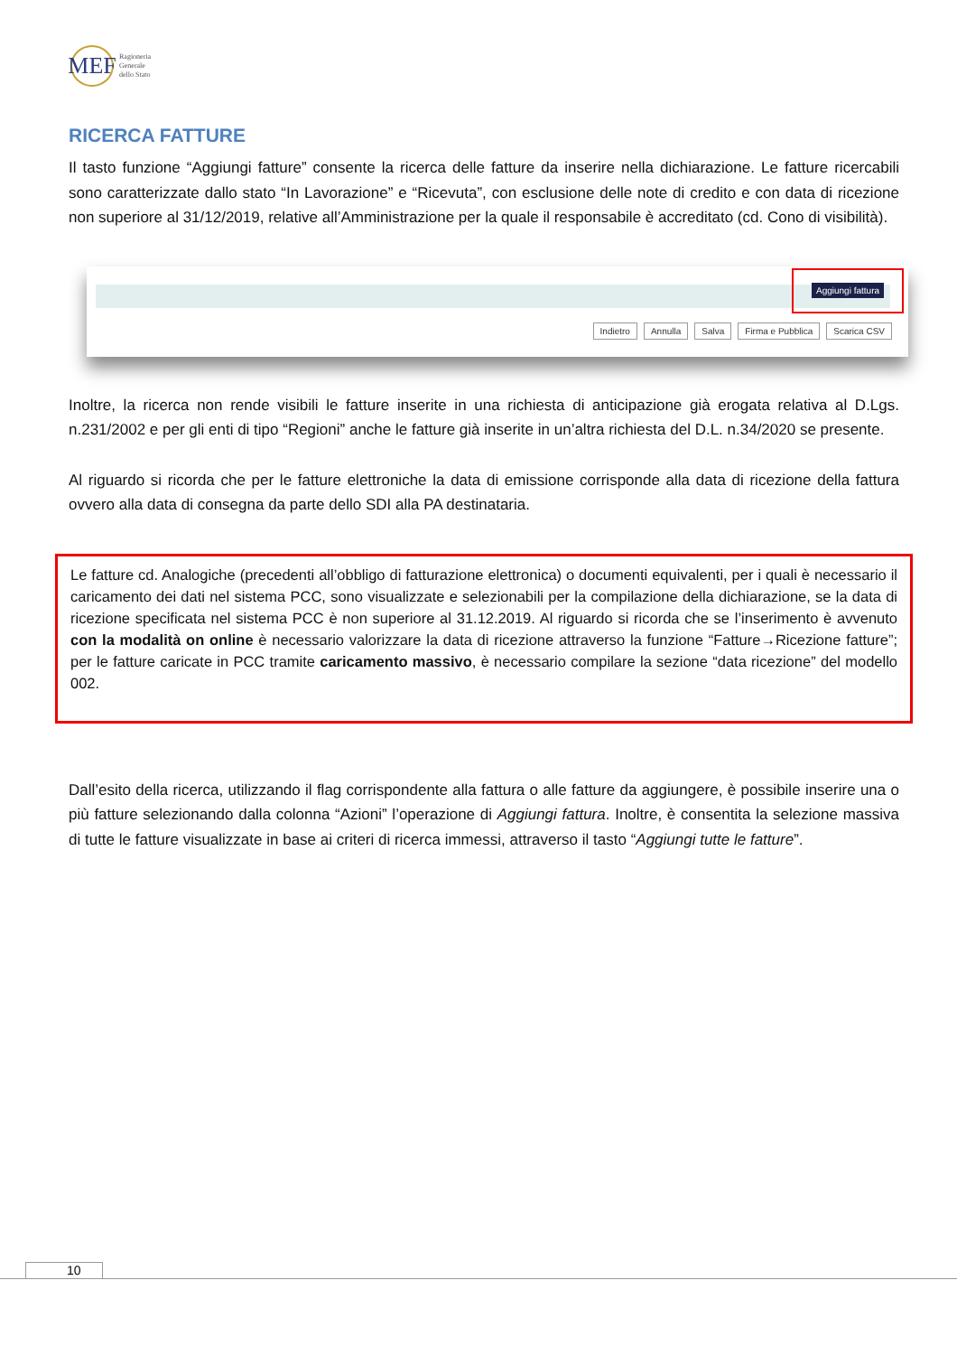MEF
Ragioneria
Generale
dello Stato
RICERCA FATTURE
Il tasto funzione “Aggiungi fatture” consente la ricerca delle fatture da inserire nella dichiarazione. Le fatture ricercabili sono caratterizzate dallo stato “In Lavorazione” e “Ricevuta”, con esclusione delle note di credito e con data di ricezione non superiore al 31/12/2019, relative all’Amministrazione per la quale il responsabile è accreditato (cd. Cono di visibilità).
Aggiungi fattura
Indietro Annulla Salva Firma e Pubblica Scarica CSV
Inoltre, la ricerca non rende visibili le fatture inserite in una richiesta di anticipazione già erogata relativa al D.Lgs. n.231/2002 e per gli enti di tipo “Regioni” anche le fatture già inserite in un’altra richiesta del D.L. n.34/2020 se presente.
Al riguardo si ricorda che per le fatture elettroniche la data di emissione corrisponde alla data di ricezione della fattura ovvero alla data di consegna da parte dello SDI alla PA destinataria.
Le fatture cd. Analogiche (precedenti all’obbligo di fatturazione elettronica) o documenti equivalenti, per i quali è necessario il caricamento dei dati nel sistema PCC, sono visualizzate e selezionabili per la compilazione della dichiarazione, se la data di ricezione specificata nel sistema PCC è non superiore al 31.12.2019. Al riguardo si ricorda che se l’inserimento è avvenuto con la modalità on online è necessario valorizzare la data di ricezione attraverso la funzione “Fatture→Ricezione fatture”; per le fatture caricate in PCC tramite caricamento massivo, è necessario compilare la sezione “data ricezione” del modello 002.
Dall’esito della ricerca, utilizzando il flag corrispondente alla fattura o alle fatture da aggiungere, è possibile inserire una o più fatture selezionando dalla colonna “Azioni” l’operazione di Aggiungi fattura. Inoltre, è consentita la selezione massiva di tutte le fatture visualizzate in base ai criteri di ricerca immessi, attraverso il tasto “Aggiungi tutte le fatture”.
10